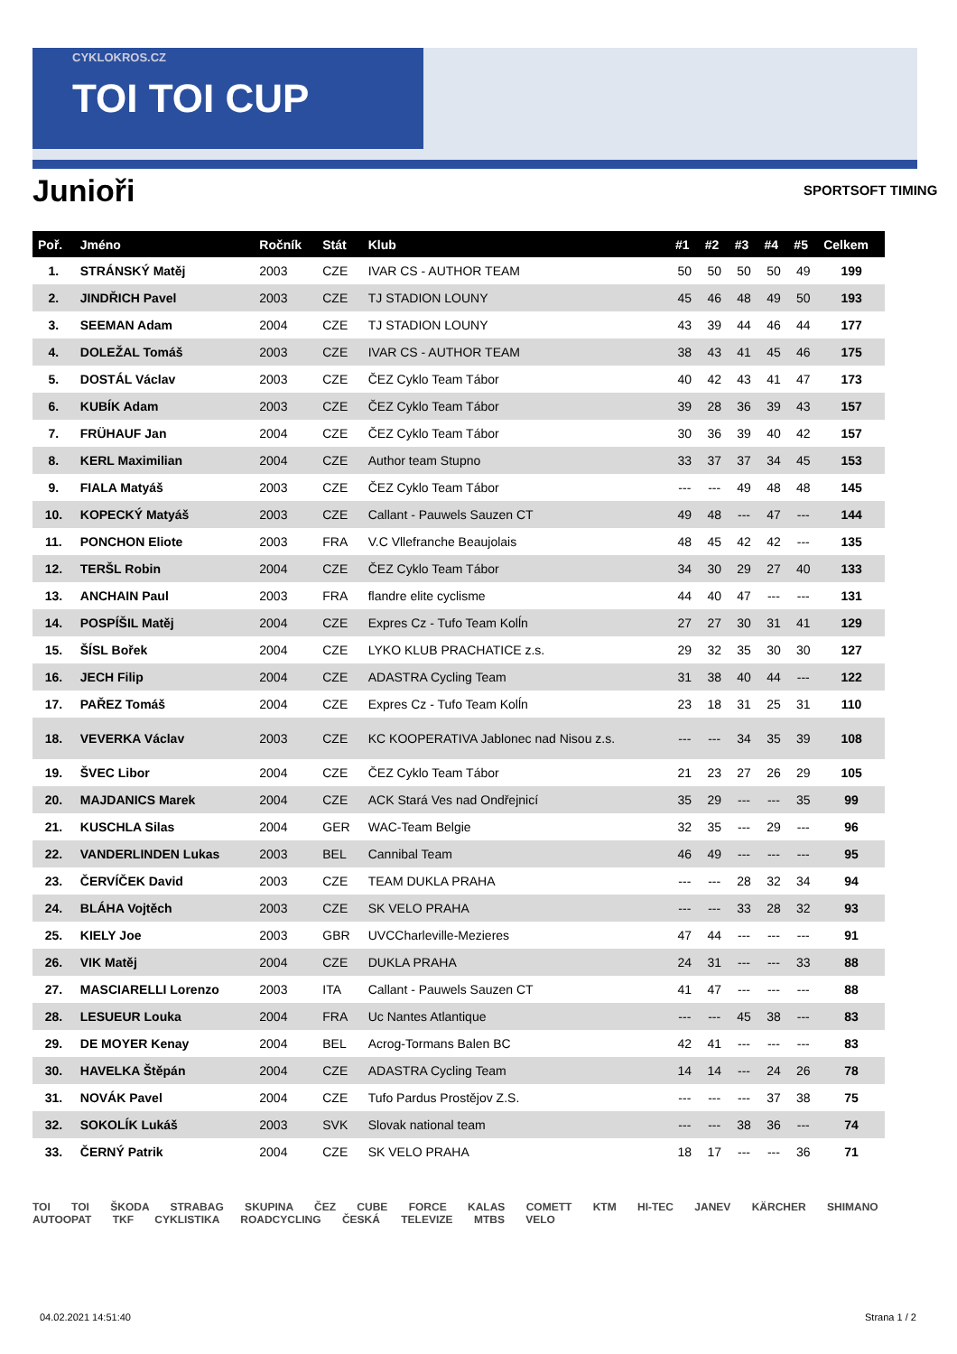CYKLOKROS.CZ
TOI TOI CUP
Junioři SPORTSOFT TIMING
| Poř. | Jméno | Ročník | Stát | Klub | #1 | #2 | #3 | #4 | #5 | Celkem |
| --- | --- | --- | --- | --- | --- | --- | --- | --- | --- | --- |
| 1. | STRÁNSKÝ Matěj | 2003 | CZE | IVAR CS - AUTHOR TEAM | 50 | 50 | 50 | 50 | 49 | 199 |
| 2. | JINDŘICH Pavel | 2003 | CZE | TJ STADION LOUNY | 45 | 46 | 48 | 49 | 50 | 193 |
| 3. | SEEMAN Adam | 2004 | CZE | TJ STADION LOUNY | 43 | 39 | 44 | 46 | 44 | 177 |
| 4. | DOLEŽAL Tomáš | 2003 | CZE | IVAR CS - AUTHOR TEAM | 38 | 43 | 41 | 45 | 46 | 175 |
| 5. | DOSTÁL Václav | 2003 | CZE | ČEZ Cyklo Team Tábor | 40 | 42 | 43 | 41 | 47 | 173 |
| 6. | KUBÍK Adam | 2003 | CZE | ČEZ Cyklo Team Tábor | 39 | 28 | 36 | 39 | 43 | 157 |
| 7. | FRÜHAUF Jan | 2004 | CZE | ČEZ Cyklo Team Tábor | 30 | 36 | 39 | 40 | 42 | 157 |
| 8. | KERL Maximilian | 2004 | CZE | Author team Stupno | 33 | 37 | 37 | 34 | 45 | 153 |
| 9. | FIALA Matyáš | 2003 | CZE | ČEZ Cyklo Team Tábor | --- | --- | 49 | 48 | 48 | 145 |
| 10. | KOPECKÝ Matyáš | 2003 | CZE | Callant - Pauwels Sauzen CT | 49 | 48 | --- | 47 | --- | 144 |
| 11. | PONCHON Eliote | 2003 | FRA | V.C Vllefranche Beaujolais | 48 | 45 | 42 | 42 | --- | 135 |
| 12. | TERŠL Robin | 2004 | CZE | ČEZ Cyklo Team Tábor | 34 | 30 | 29 | 27 | 40 | 133 |
| 13. | ANCHAIN Paul | 2003 | FRA | flandre elite cyclisme | 44 | 40 | 47 | --- | --- | 131 |
| 14. | POSPÍŠIL Matěj | 2004 | CZE | Expres Cz - Tufo Team Kolĺn | 27 | 27 | 30 | 31 | 41 | 129 |
| 15. | ŠÍSL Bořek | 2004 | CZE | LYKO KLUB PRACHATICE z.s. | 29 | 32 | 35 | 30 | 30 | 127 |
| 16. | JECH Filip | 2004 | CZE | ADASTRA Cycling Team | 31 | 38 | 40 | 44 | --- | 122 |
| 17. | PAŘEZ Tomáš | 2004 | CZE | Expres Cz - Tufo Team Kolĺn | 23 | 18 | 31 | 25 | 31 | 110 |
| 18. | VEVERKA Václav | 2003 | CZE | KC KOOPERATIVA Jablonec nad Nisou z.s. | --- | --- | 34 | 35 | 39 | 108 |
| 19. | ŠVEC Libor | 2004 | CZE | ČEZ Cyklo Team Tábor | 21 | 23 | 27 | 26 | 29 | 105 |
| 20. | MAJDANICS Marek | 2004 | CZE | ACK Stará Ves nad Ondřejnicí | 35 | 29 | --- | --- | 35 | 99 |
| 21. | KUSCHLA Silas | 2004 | GER | WAC-Team Belgie | 32 | 35 | --- | 29 | --- | 96 |
| 22. | VANDERLINDEN Lukas | 2003 | BEL | Cannibal Team | 46 | 49 | --- | --- | --- | 95 |
| 23. | ČERVÍČEK David | 2003 | CZE | TEAM DUKLA PRAHA | --- | --- | 28 | 32 | 34 | 94 |
| 24. | BLÁHA Vojtěch | 2003 | CZE | SK VELO PRAHA | --- | --- | 33 | 28 | 32 | 93 |
| 25. | KIELY Joe | 2003 | GBR | UVCCharleville-Mezieres | 47 | 44 | --- | --- | --- | 91 |
| 26. | VIK Matěj | 2004 | CZE | DUKLA PRAHA | 24 | 31 | --- | --- | 33 | 88 |
| 27. | MASCIARELLI Lorenzo | 2003 | ITA | Callant - Pauwels Sauzen CT | 41 | 47 | --- | --- | --- | 88 |
| 28. | LESUEUR Louka | 2004 | FRA | Uc Nantes Atlantique | --- | --- | 45 | 38 | --- | 83 |
| 29. | DE MOYER Kenay | 2004 | BEL | Acrog-Tormans Balen BC | 42 | 41 | --- | --- | --- | 83 |
| 30. | HAVELKA Štěpán | 2004 | CZE | ADASTRA Cycling Team | 14 | 14 | --- | 24 | 26 | 78 |
| 31. | NOVÁK Pavel | 2004 | CZE | Tufo Pardus Prostějov Z.S. | --- | --- | --- | 37 | 38 | 75 |
| 32. | SOKOLÍK Lukáš | 2003 | SVK | Slovak national team | --- | --- | 38 | 36 | --- | 74 |
| 33. | ČERNÝ Patrik | 2004 | CZE | SK VELO PRAHA | 18 | 17 | --- | --- | 36 | 71 |
TOI TOI ŠKODA STRABAG SKUPINA ČEZ CUBE FORCE KALAS COMETT KTM HI-TEC JANEV KÄRCHER SHIMANO AUTOOPAT TKF CYKLISTIKA ROADCYCLING ČESKÁ TELEVIZE MTBS VELO
04.02.2021 14:51:40 Strana 1 / 2